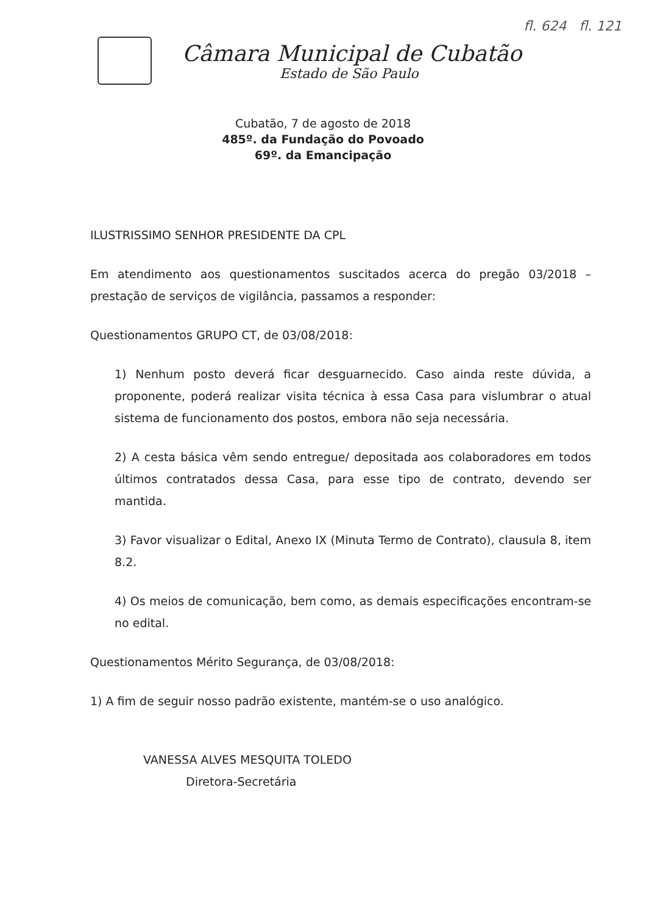Câmara Municipal de Cubatão
Estado de São Paulo
fl. 624 fl. 121
Cubatão, 7 de agosto de 2018
485º. da Fundação do Povoado
69º. da Emancipação
ILUSTRISSIMO SENHOR PRESIDENTE DA CPL
Em atendimento aos questionamentos suscitados acerca do pregão 03/2018 – prestação de serviços de vigilância, passamos a responder:
Questionamentos GRUPO CT, de 03/08/2018:
1) Nenhum posto deverá ficar desguarnecido. Caso ainda reste dúvida, a proponente, poderá realizar visita técnica à essa Casa para vislumbrar o atual sistema de funcionamento dos postos, embora não seja necessária.
2) A cesta básica vêm sendo entregue/ depositada aos colaboradores em todos últimos contratados dessa Casa, para esse tipo de contrato, devendo ser mantida.
3) Favor visualizar o Edital, Anexo IX (Minuta Termo de Contrato), clausula 8, item 8.2.
4) Os meios de comunicação, bem como, as demais especificações encontram-se no edital.
Questionamentos Mérito Segurança, de 03/08/2018:
1) A fim de seguir nosso padrão existente, mantém-se o uso analógico.
VANESSA ALVES MESQUITA TOLEDO
Diretora-Secretária